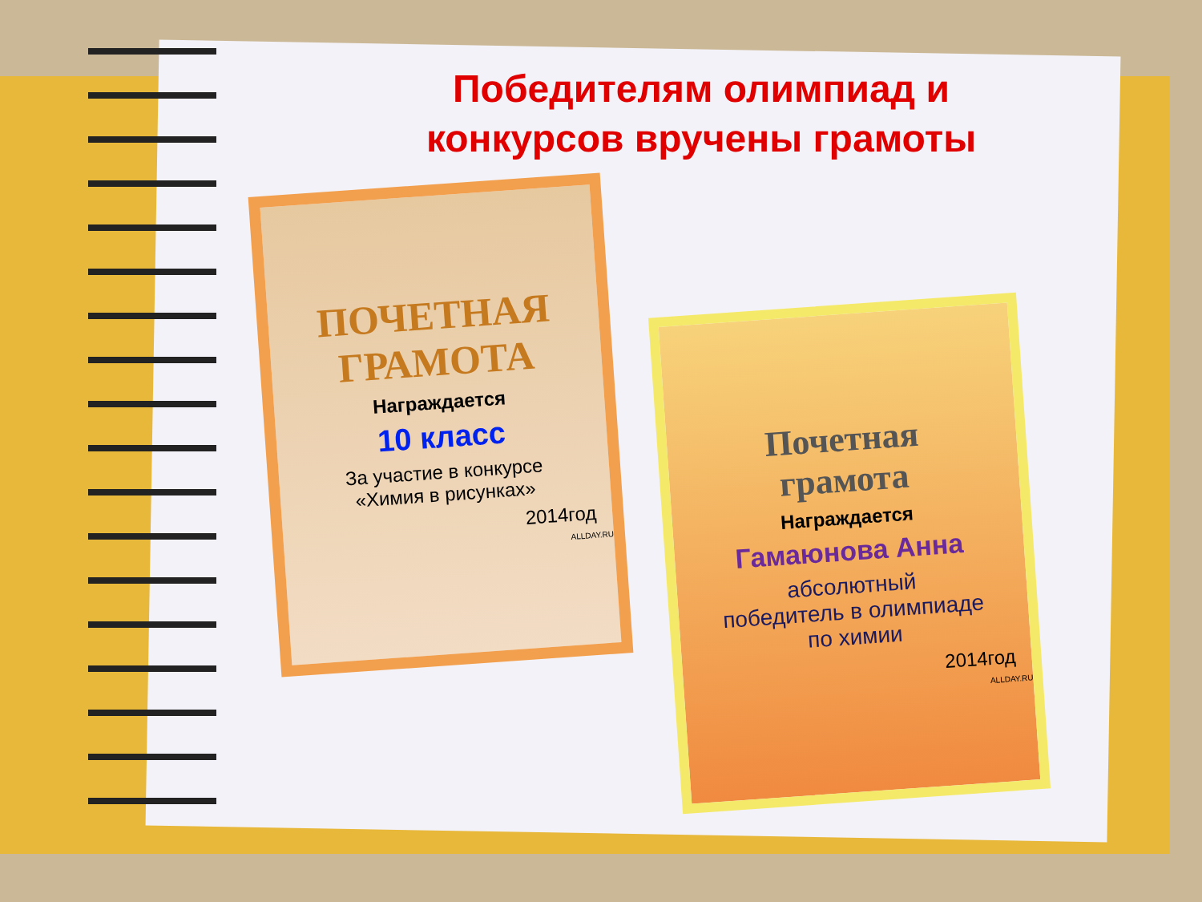Победителям олимпиад и
конкурсов вручены грамоты
ПОЧЕТНАЯ
ГРАМОТА
Награждается
10 класс
За участие в конкурсе
«Химия в рисунках»
2014год
ALLDAY.RU
Почетная
грамота
Награждается
Гамаюнова Анна
абсолютный
победитель в олимпиаде
по химии
2014год
ALLDAY.RU